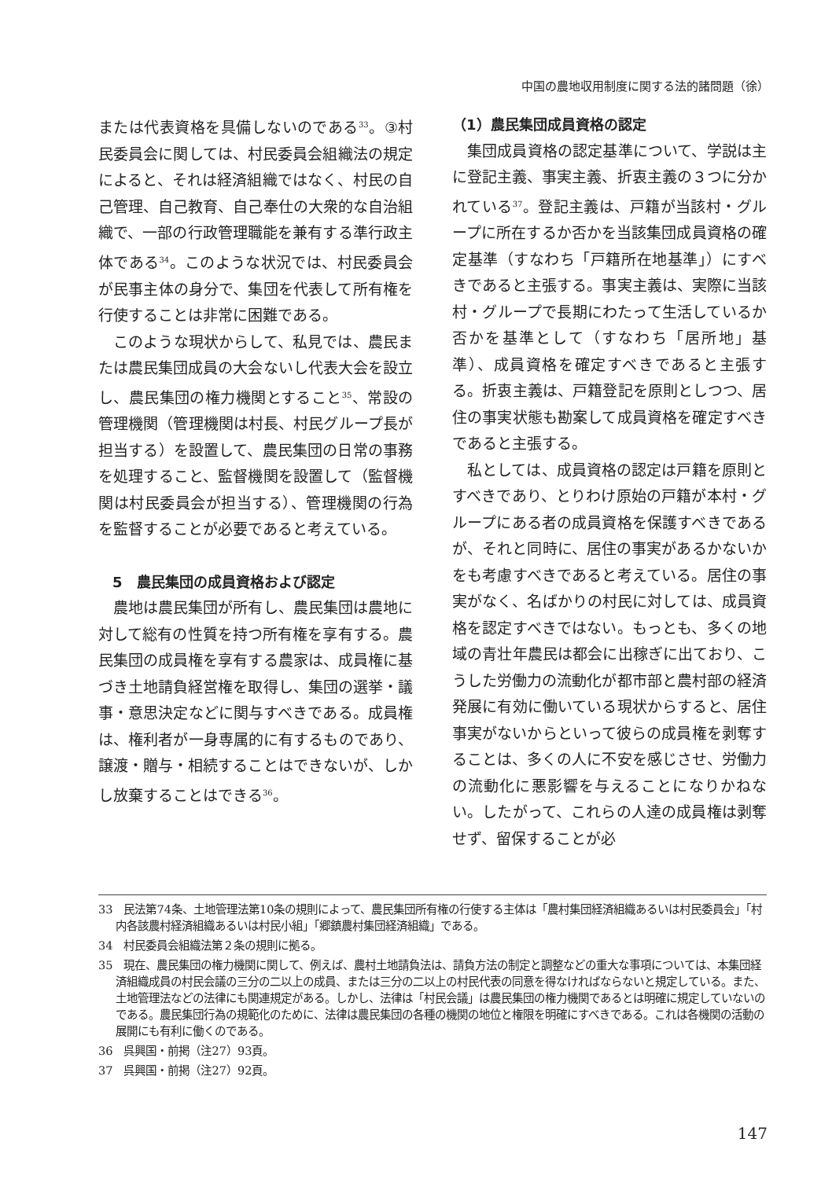中国の農地収用制度に関する法的諸問題（徐）
または代表資格を具備しないのである<sup>33</sup>。③村民委員会に関しては、村民委員会組織法の規定によると、それは経済組織ではなく、村民の自己管理、自己教育、自己奉仕の大衆的な自治組織で、一部の行政管理職能を兼有する準行政主体である<sup>34</sup>。このような状況では、村民委員会が民事主体の身分で、集団を代表して所有権を行使することは非常に困難である。
このような現状からして、私見では、農民または農民集団成員の大会ないし代表大会を設立し、農民集団の権力機関とすること<sup>35</sup>、常設の管理機関（管理機関は村長、村民グループ長が担当する）を設置して、農民集団の日常の事務を処理すること、監督機関を設置して（監督機関は村民委員会が担当する）、管理機関の行為を監督することが必要であると考えている。
5　農民集団の成員資格および認定
農地は農民集団が所有し、農民集団は農地に対して総有の性質を持つ所有権を享有する。農民集団の成員権を享有する農家は、成員権に基づき土地請負経営権を取得し、集団の選挙・議事・意思決定などに関与すべきである。成員権は、権利者が一身専属的に有するものであり、譲渡・贈与・相続することはできないが、しかし放棄することはできる<sup>36</sup>。
（1）農民集団成員資格の認定
集団成員資格の認定基準について、学説は主に登記主義、事実主義、折衷主義の３つに分かれている<sup>37</sup>。登記主義は、戸籍が当該村・グループに所在するか否かを当該集団成員資格の確定基準（すなわち「戸籍所在地基準」）にすべきであると主張する。事実主義は、実際に当該村・グループで長期にわたって生活しているか否かを基準として（すなわち「居所地」基準）、成員資格を確定すべきであると主張する。折衷主義は、戸籍登記を原則としつつ、居住の事実状態も勘案して成員資格を確定すべきであると主張する。
私としては、成員資格の認定は戸籍を原則とすべきであり、とりわけ原始の戸籍が本村・グループにある者の成員資格を保護すべきであるが、それと同時に、居住の事実があるかないかをも考慮すべきであると考えている。居住の事実がなく、名ばかりの村民に対しては、成員資格を認定すべきではない。もっとも、多くの地域の青壮年農民は都会に出稼ぎに出ており、こうした労働力の流動化が都市部と農村部の経済発展に有効に働いている現状からすると、居住事実がないからといって彼らの成員権を剥奪することは、多くの人に不安を感じさせ、労働力の流動化に悪影響を与えることになりかねない。したがって、これらの人達の成員権は剥奪せず、留保することが必
33　民法第74条、土地管理法第10条の規則によって、農民集団所有権の行使する主体は「農村集団経済組織あるいは村民委員会」「村内各該農村経済組織あるいは村民小組」「郷鎮農村集団経済組織」である。
34　村民委員会組織法第２条の規則に拠る。
35　現在、農民集団の権力機関に関して、例えば、農村土地請負法は、請負方法の制定と調整などの重大な事項については、本集団経済組織成員の村民会議の三分の二以上の成員、または三分の二以上の村民代表の同意を得なければならないと規定している。また、土地管理法などの法律にも関連規定がある。しかし、法律は「村民会議」は農民集団の権力機関であるとは明確に規定していないのである。農民集団行為の規範化のために、法律は農民集団の各種の機関の地位と権限を明確にすべきである。これは各機関の活動の展開にも有利に働くのである。
36　呉興国・前掲（注27）93頁。
37　呉興国・前掲（注27）92頁。
147